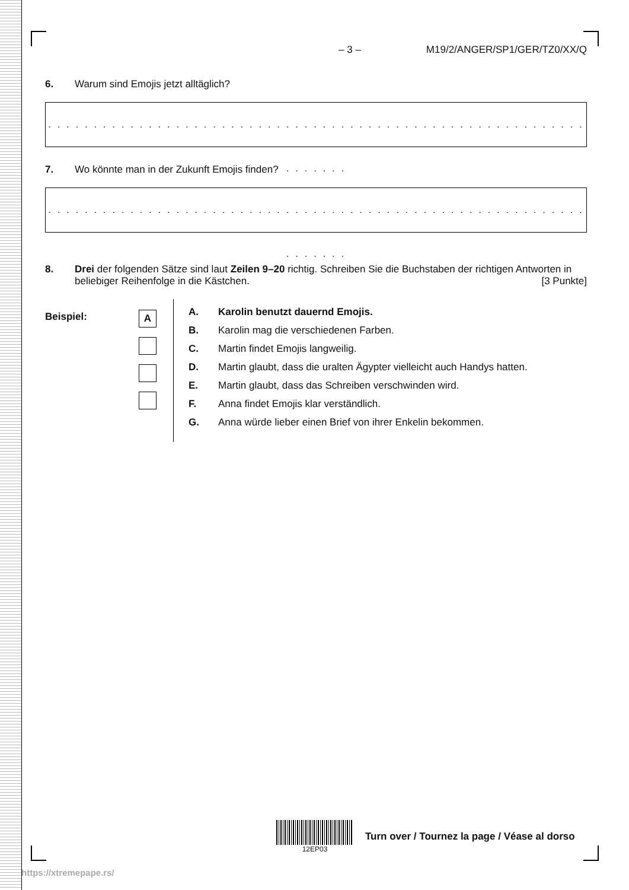– 3 – M19/2/ANGER/SP1/GER/TZ0/XX/Q
6. Warum sind Emojis jetzt alltäglich?
. . . . . . . . . . . . . . . . . . . . . . . . . . . . . . . . . . . . . . . . . . . . . . . . . . . . . . . . . . . . . . . . . .
7. Wo könnte man in der Zukunft Emojis finden?
. . . . . . . . . . . . . . . . . . . . . . . . . . . . . . . . . . . . . . . . . . . . . . . . . . . . . . . . . . . . . . . . . .
8. Drei der folgenden Sätze sind laut Zeilen 9–20 richtig. Schreiben Sie die Buchstaben der richtigen Antworten in beliebiger Reihenfolge in die Kästchen. [3 Punkte]
Beispiel:
A
A. Karolin benutzt dauernd Emojis.
B. Karolin mag die verschiedenen Farben.
C. Martin findet Emojis langweilig.
D. Martin glaubt, dass die uralten Ägypter vielleicht auch Handys hatten.
E. Martin glaubt, dass das Schreiben verschwinden wird.
F. Anna findet Emojis klar verständlich.
G. Anna würde lieber einen Brief von ihrer Enkelin bekommen.
12EP03
Turn over / Tournez la page / Véase al dorso
https://xtremepape.rs/